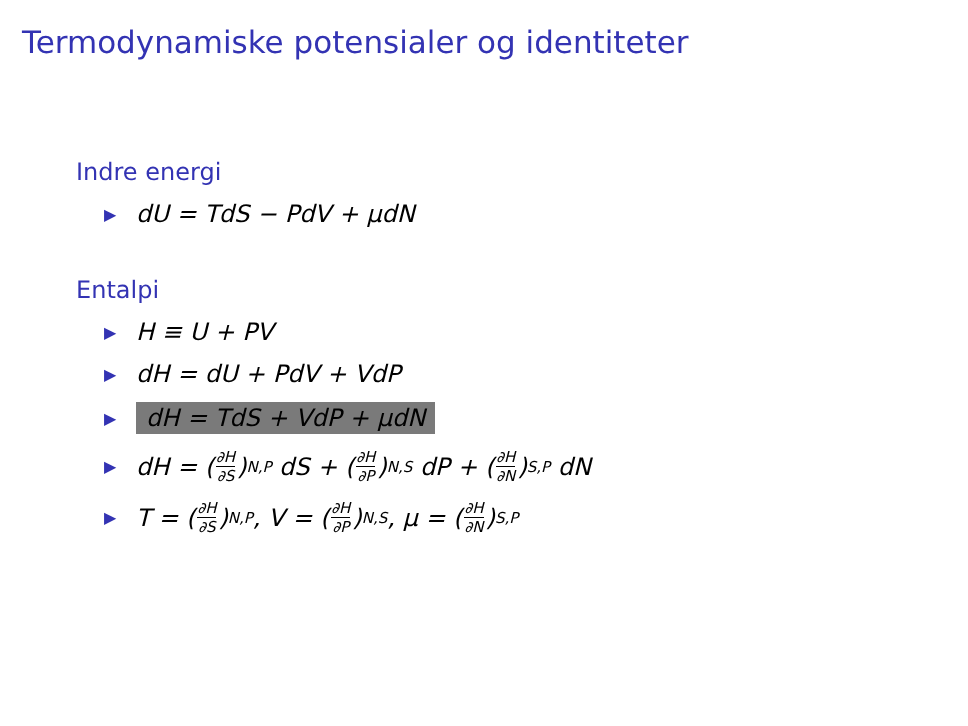Termodynamiske potensialer og identiteter
Indre energi
▶ dU = TdS − PdV + μdN
Entalpi
▶ H ≡ U + PV
▶ dH = dU + PdV + VdP
▶ dH = TdS + VdP + μdN
▶ dH = (∂H ∂S)<sub>N,P</sub> dS + (∂H ∂P)<sub>N,S</sub> dP + (∂H ∂N)<sub>S,P</sub> dN
▶ T = (∂H ∂S)<sub>N,P</sub>, V = (∂H ∂P)<sub>N,S</sub>, μ = (∂H ∂N)<sub>S,P</sub>